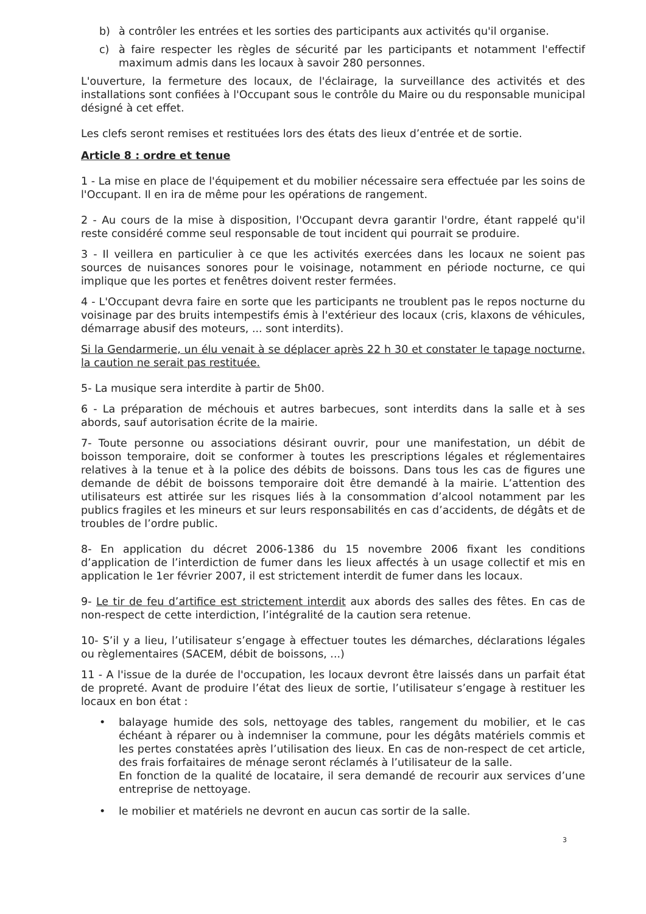b) à contrôler les entrées et les sorties des participants aux activités qu'il organise.
c) à faire respecter les règles de sécurité par les participants et notamment l'effectif maximum admis dans les locaux à savoir 280 personnes.
L'ouverture, la fermeture des locaux, de l'éclairage, la surveillance des activités et des installations sont confiées à l'Occupant sous le contrôle du Maire ou du responsable municipal désigné à cet effet.
Les clefs seront remises et restituées lors des états des lieux d’entrée et de sortie.
Article 8 : ordre et tenue
1 - La mise en place de l'équipement et du mobilier nécessaire sera effectuée par les soins de l'Occupant. Il en ira de même pour les opérations de rangement.
2 - Au cours de la mise à disposition, l'Occupant devra garantir l'ordre, étant rappelé qu'il reste considéré comme seul responsable de tout incident qui pourrait se produire.
3 - Il veillera en particulier à ce que les activités exercées dans les locaux ne soient pas sources de nuisances sonores pour le voisinage, notamment en période nocturne, ce qui implique que les portes et fenêtres doivent rester fermées.
4 - L'Occupant devra faire en sorte que les participants ne troublent pas le repos nocturne du voisinage par des bruits intempestifs émis à l'extérieur des locaux (cris, klaxons de véhicules, démarrage abusif des moteurs, ... sont interdits).
Si la Gendarmerie, un élu venait à se déplacer après 22 h 30 et constater le tapage nocturne, la caution ne serait pas restituée.
5- La musique sera interdite à partir de 5h00.
6 - La préparation de méchouis et autres barbecues, sont interdits dans la salle et à ses abords, sauf autorisation écrite de la mairie.
7- Toute personne ou associations désirant ouvrir, pour une manifestation, un débit de boisson temporaire, doit se conformer à toutes les prescriptions légales et réglementaires relatives à la tenue et à la police des débits de boissons. Dans tous les cas de figures une demande de débit de boissons temporaire doit être demandé à la mairie. L’attention des utilisateurs est attirée sur les risques liés à la consommation d’alcool notamment par les publics fragiles et les mineurs et sur leurs responsabilités en cas d’accidents, de dégâts et de troubles de l’ordre public.
8- En application du décret 2006-1386 du 15 novembre 2006 fixant les conditions d’application de l’interdiction de fumer dans les lieux affectés à un usage collectif et mis en application le 1er février 2007, il est strictement interdit de fumer dans les locaux.
9- Le tir de feu d’artifice est strictement interdit aux abords des salles des fêtes. En cas de non-respect de cette interdiction, l’intégralité de la caution sera retenue.
10- S’il y a lieu, l’utilisateur s’engage à effectuer toutes les démarches, déclarations légales ou règlementaires (SACEM, débit de boissons, ...)
11 - A l'issue de la durée de l'occupation, les locaux devront être laissés dans un parfait état de propreté. Avant de produire l’état des lieux de sortie, l’utilisateur s’engage à restituer les locaux en bon état :
• balayage humide des sols, nettoyage des tables, rangement du mobilier, et le cas échéant à réparer ou à indemniser la commune, pour les dégâts matériels commis et les pertes constatées après l’utilisation des lieux. En cas de non-respect de cet article, des frais forfaitaires de ménage seront réclamés à l’utilisateur de la salle.
En fonction de la qualité de locataire, il sera demandé de recourir aux services d’une entreprise de nettoyage.
• le mobilier et matériels ne devront en aucun cas sortir de la salle.
3